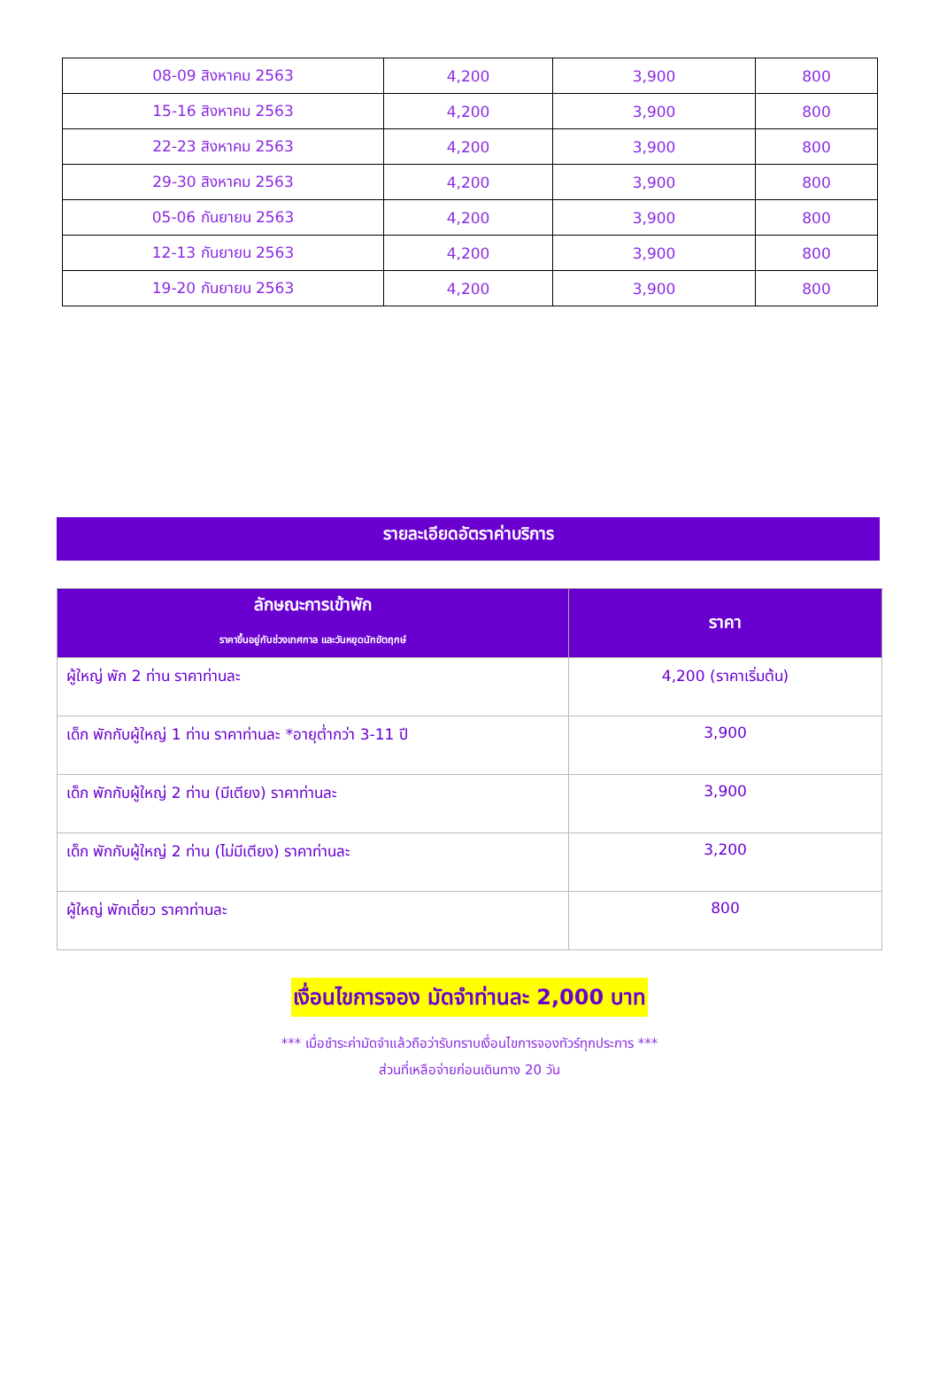| 08-09 สิงหาคม 2563 | 4,200 | 3,900 | 800 |
| 15-16 สิงหาคม 2563 | 4,200 | 3,900 | 800 |
| 22-23 สิงหาคม 2563 | 4,200 | 3,900 | 800 |
| 29-30 สิงหาคม 2563 | 4,200 | 3,900 | 800 |
| 05-06 กันยายน 2563 | 4,200 | 3,900 | 800 |
| 12-13 กันยายน 2563 | 4,200 | 3,900 | 800 |
| 19-20 กันยายน 2563 | 4,200 | 3,900 | 800 |
รายละเอียดอัตราค่าบริการ
| ลักษณะการเข้าพัก ราคาขึ้นอยู่กับช่วงเทศกาล และวันหยุดนักขัตฤกษ์ | ราคา |
| --- | --- |
| ผู้ใหญ่ พัก 2 ท่าน ราคาท่านละ | 4,200 (ราคาเริ่มต้น) |
| เด็ก พักกับผู้ใหญ่ 1 ท่าน ราคาท่านละ *อายุต่ำกว่า 3-11 ปี | 3,900 |
| เด็ก พักกับผู้ใหญ่ 2 ท่าน (มีเตียง) ราคาท่านละ | 3,900 |
| เด็ก พักกับผู้ใหญ่ 2 ท่าน (ไม่มีเตียง) ราคาท่านละ | 3,200 |
| ผู้ใหญ่ พักเดี่ยว ราคาท่านละ | 800 |
เงื่อนไขการจอง มัดจำท่านละ 2,000 บาท
*** เมื่อชำระค่ามัดจำแล้วถือว่ารับทราบเงื่อนไขการจองทัวร์ทุกประการ ***
ส่วนที่เหลือจ่ายก่อนเดินทาง 20 วัน